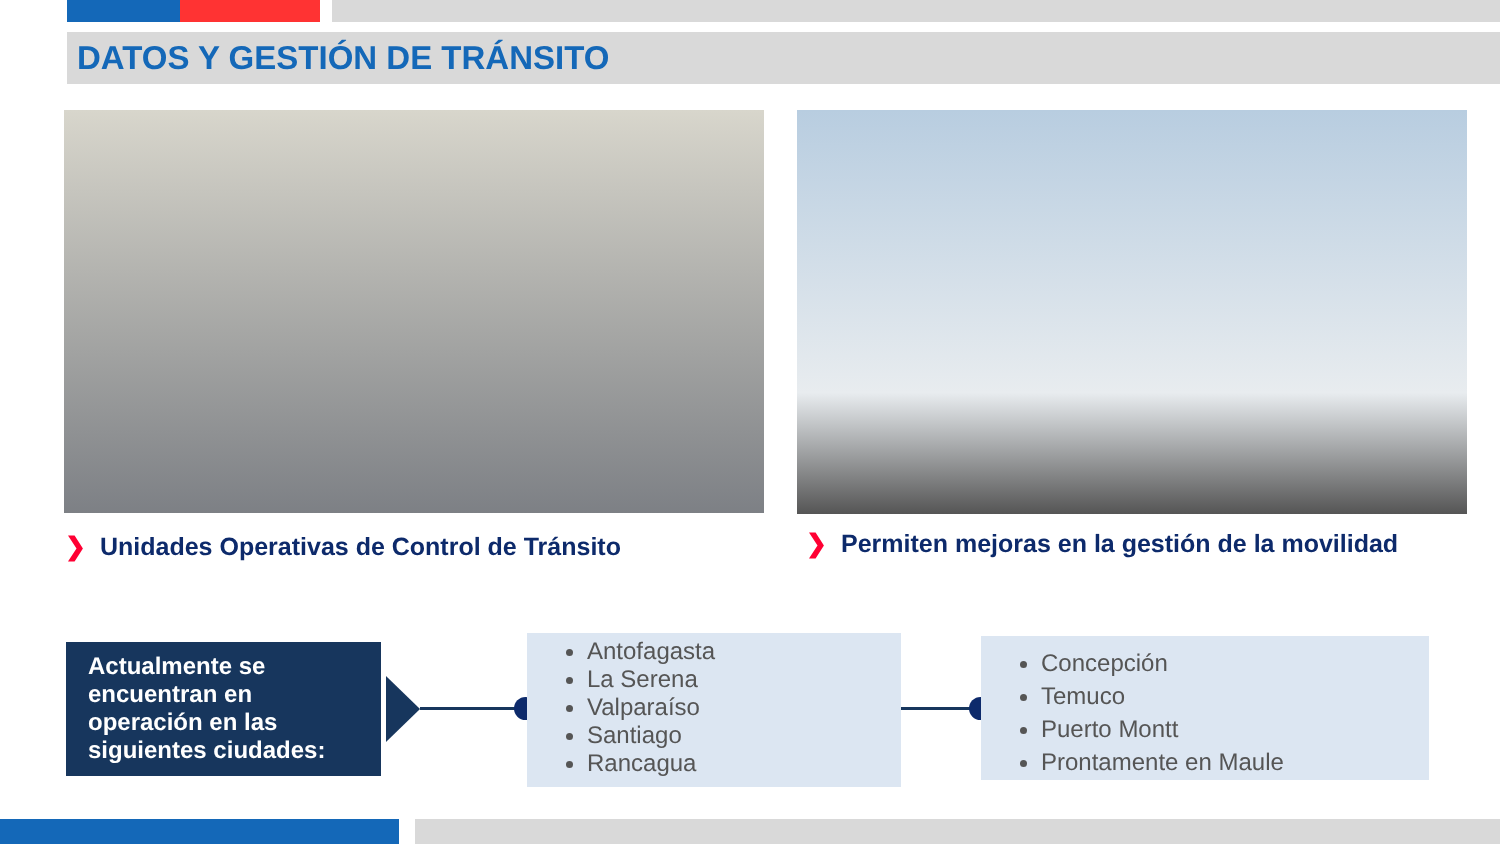DATOS Y GESTIÓN DE TRÁNSITO
❯ Unidades Operativas de Control de Tránsito
❯ Permiten mejoras en la gestión de la movilidad
Actualmente se encuentran en operación en las siguientes ciudades:
Antofagasta
La Serena
Valparaíso
Santiago
Rancagua
Concepción
Temuco
Puerto Montt
Prontamente en Maule